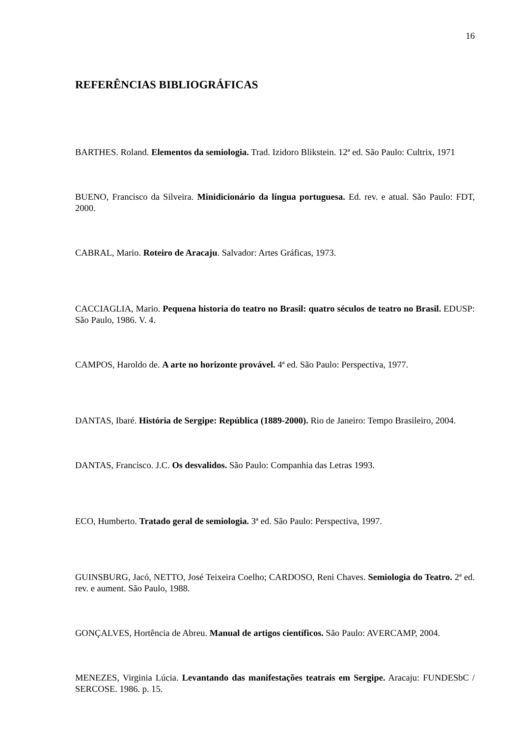16
REFERÊNCIAS BIBLIOGRÁFICAS
BARTHES. Roland. Elementos da semiologia. Trad. Izidoro Blikstein. 12ª ed. São Paulo: Cultrix, 1971
BUENO, Francisco da Silveira. Minidicionário da língua portuguesa. Ed. rev. e atual. São Paulo: FDT, 2000.
CABRAL, Mario. Roteiro de Aracaju. Salvador: Artes Gráficas, 1973.
CACCIAGLIA, Mario. Pequena historia do teatro no Brasil: quatro séculos de teatro no Brasil. EDUSP: São Paulo, 1986. V. 4.
CAMPOS, Haroldo de. A arte no horizonte provável. 4ª ed. São Paulo: Perspectiva, 1977.
DANTAS, Ibaré. História de Sergipe: República (1889-2000). Rio de Janeiro: Tempo Brasileiro, 2004.
DANTAS, Francisco. J.C. Os desvalidos. São Paulo: Companhia das Letras 1993.
ECO, Humberto. Tratado geral de semiologia. 3ª ed. São Paulo: Perspectiva, 1997.
GUINSBURG, Jacó, NETTO, José Teixeira Coelho; CARDOSO, Reni Chaves. Semiologia do Teatro. 2ª ed. rev. e aument. São Paulo, 1988.
GONÇALVES, Hortência de Abreu. Manual de artigos científicos. São Paulo: AVERCAMP, 2004.
MENEZES, Virginia Lúcia. Levantando das manifestações teatrais em Sergipe. Aracaju: FUNDESbC / SERCOSE. 1986. p. 15.